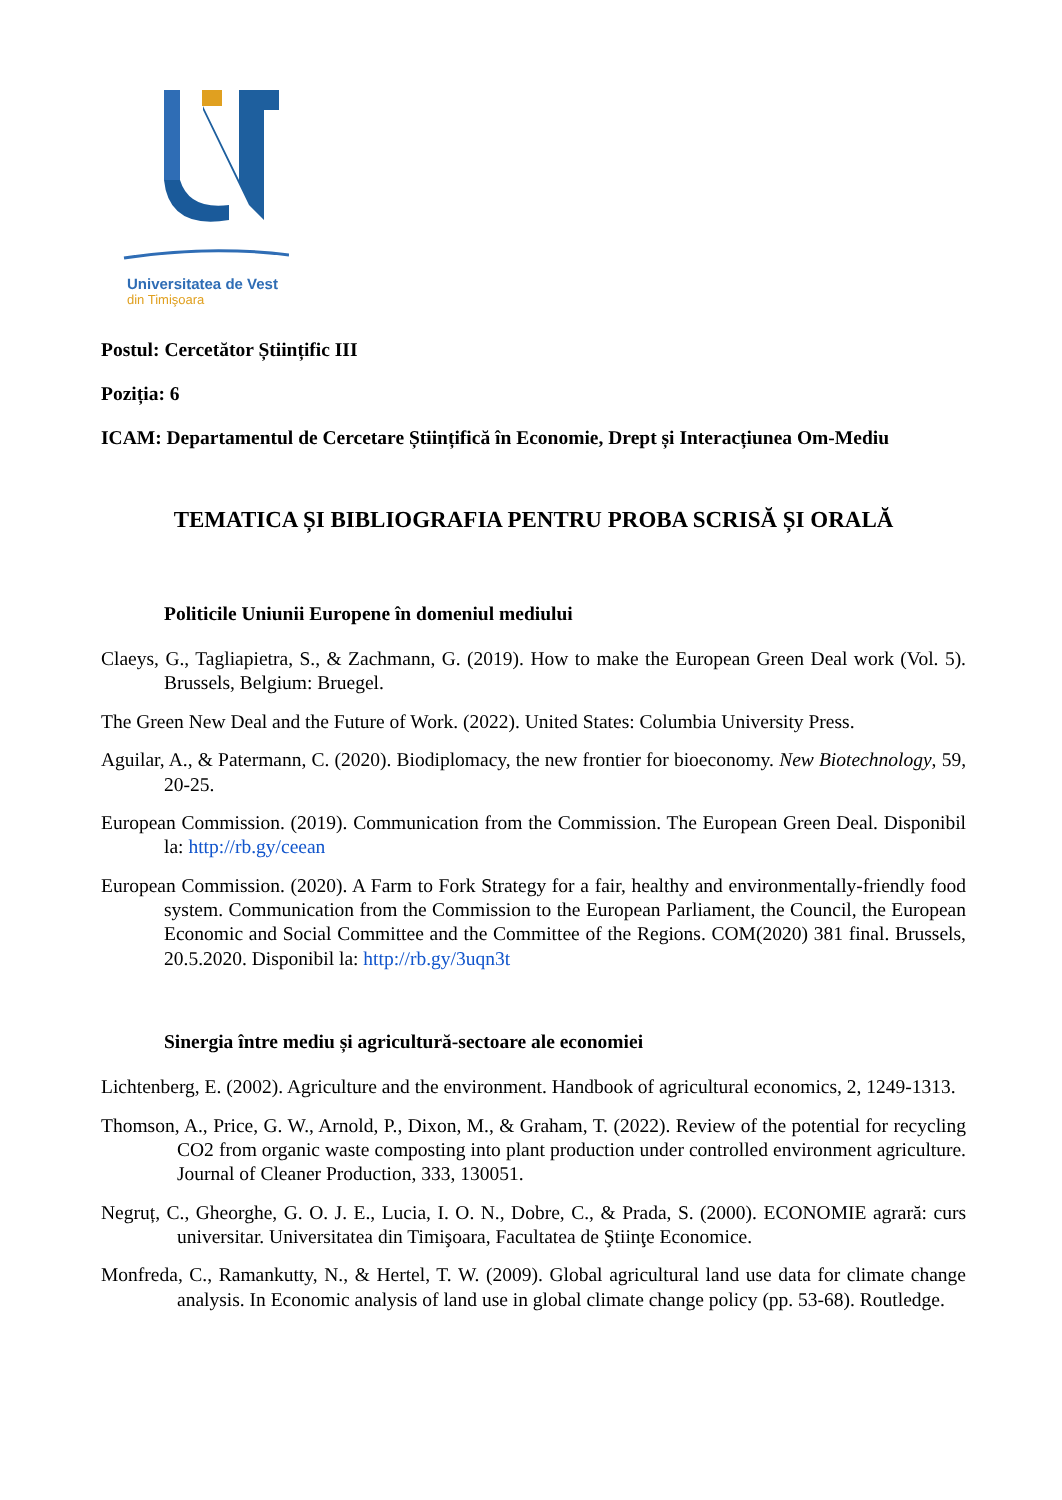Universitatea de Vest
din Timişoara
Postul: Cercetător Științific III
Poziția: 6
ICAM: Departamentul de Cercetare Științifică în Economie, Drept și Interacțiunea Om-Mediu
TEMATICA ȘI BIBLIOGRAFIA PENTRU PROBA SCRISĂ ȘI ORALĂ
Politicile Uniunii Europene în domeniul mediului
Claeys, G., Tagliapietra, S., & Zachmann, G. (2019). How to make the European Green Deal work (Vol. 5). Brussels, Belgium: Bruegel.
The Green New Deal and the Future of Work. (2022). United States: Columbia University Press.
Aguilar, A., & Patermann, C. (2020). Biodiplomacy, the new frontier for bioeconomy. New Biotechnology, 59, 20-25.
European Commission. (2019). Communication from the Commission. The European Green Deal. Disponibil la: http://rb.gy/ceean
European Commission. (2020). A Farm to Fork Strategy for a fair, healthy and environmentally-friendly food system. Communication from the Commission to the European Parliament, the Council, the European Economic and Social Committee and the Committee of the Regions. COM(2020) 381 final. Brussels, 20.5.2020. Disponibil la: http://rb.gy/3uqn3t
Sinergia între mediu și agricultură-sectoare ale economiei
Lichtenberg, E. (2002). Agriculture and the environment. Handbook of agricultural economics, 2, 1249-1313.
Thomson, A., Price, G. W., Arnold, P., Dixon, M., & Graham, T. (2022). Review of the potential for recycling CO2 from organic waste composting into plant production under controlled environment agriculture. Journal of Cleaner Production, 333, 130051.
Negruț, C., Gheorghe, G. O. J. E., Lucia, I. O. N., Dobre, C., & Prada, S. (2000). ECONOMIE agrară: curs universitar. Universitatea din Timişoara, Facultatea de Ştiinţe Economice.
Monfreda, C., Ramankutty, N., & Hertel, T. W. (2009). Global agricultural land use data for climate change analysis. In Economic analysis of land use in global climate change policy (pp. 53-68). Routledge.